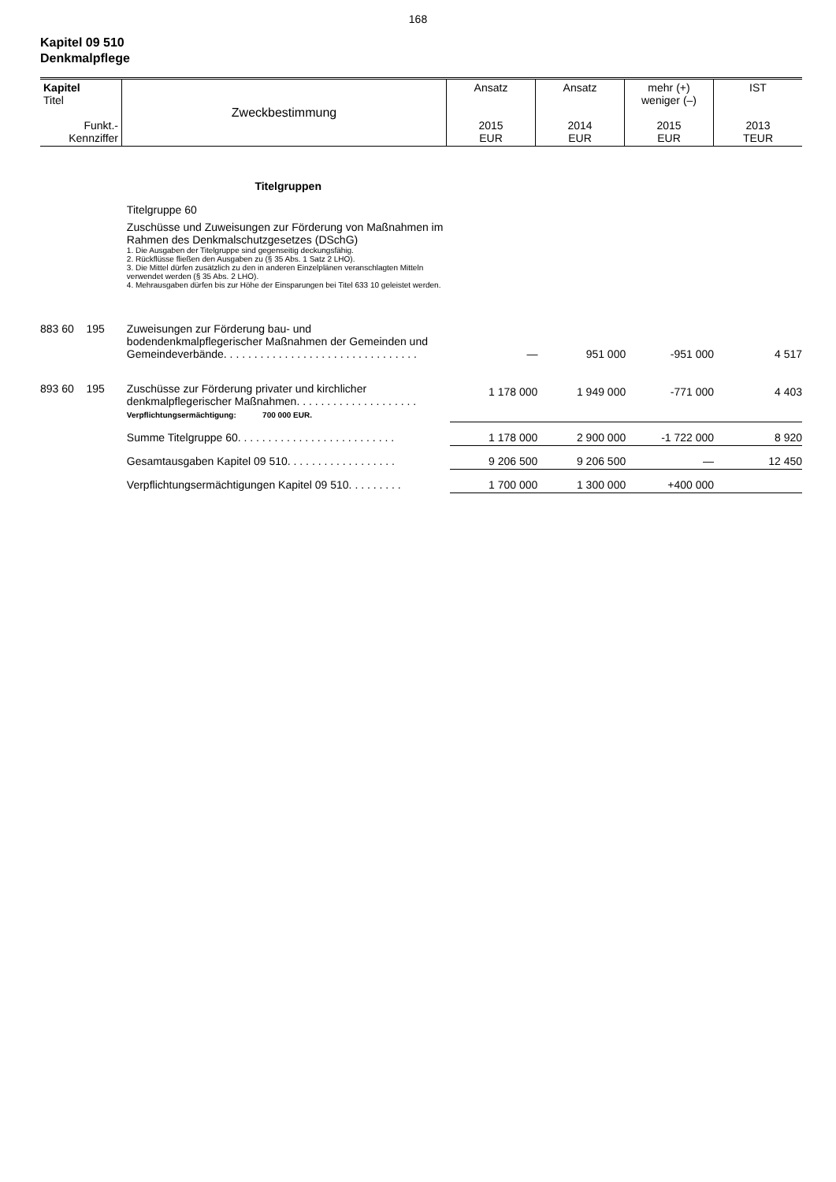168
Kapitel 09 510
Denkmalpflege
| Kapitel Titel Funkt.- Kennziffer | Zweckbestimmung | Ansatz 2015 EUR | Ansatz 2014 EUR | mehr (+) weniger (–) 2015 EUR | IST 2013 TEUR |
| | Titelgruppen Titelgruppe 60 Zuschüsse und Zuweisungen zur Förderung von Maßnahmen im Rahmen des Denkmalschutzgesetzes (DSchG) 1. Die Ausgaben der Titelgruppe sind gegenseitig deckungsfähig. 2. Rückflüsse fließen den Ausgaben zu (§ 35 Abs. 1 Satz 2 LHO). 3. Die Mittel dürfen zusätzlich zu den in anderen Einzelplänen veranschlagten Mitteln verwendet werden (§ 35 Abs. 2 LHO). 4. Mehrausgaben dürfen bis zur Höhe der Einsparungen bei Titel 633 10 geleistet werden. | | | | |
| 883 60 195 | Zuweisungen zur Förderung bau- und bodendenkmalpflegerischer Maßnahmen der Gemeinden und Gemeindeverbände. . . . . . . . . . . . . . . . . . . . . . . . . . . . . . . . | — | 951 000 | -951 000 | 4 517 |
| 893 60 195 | Zuschüsse zur Förderung privater und kirchlicher denkmalpflegerischer Maßnahmen. . . . . . . . . . . . . . . . . . . . Verpflichtungsermächtigung: 700 000 EUR. | 1 178 000 | 1 949 000 | -771 000 | 4 403 |
| | Summe Titelgruppe 60. . . . . . . . . . . . . . . . . . . . . . . . . . | 1 178 000 | 2 900 000 | -1 722 000 | 8 920 |
| | Gesamtausgaben Kapitel 09 510. . . . . . . . . . . . . . . . . . | 9 206 500 | 9 206 500 | — | 12 450 |
| | Verpflichtungsermächtigungen Kapitel 09 510. . . . . . . . . | 1 700 000 | 1 300 000 | +400 000 | |